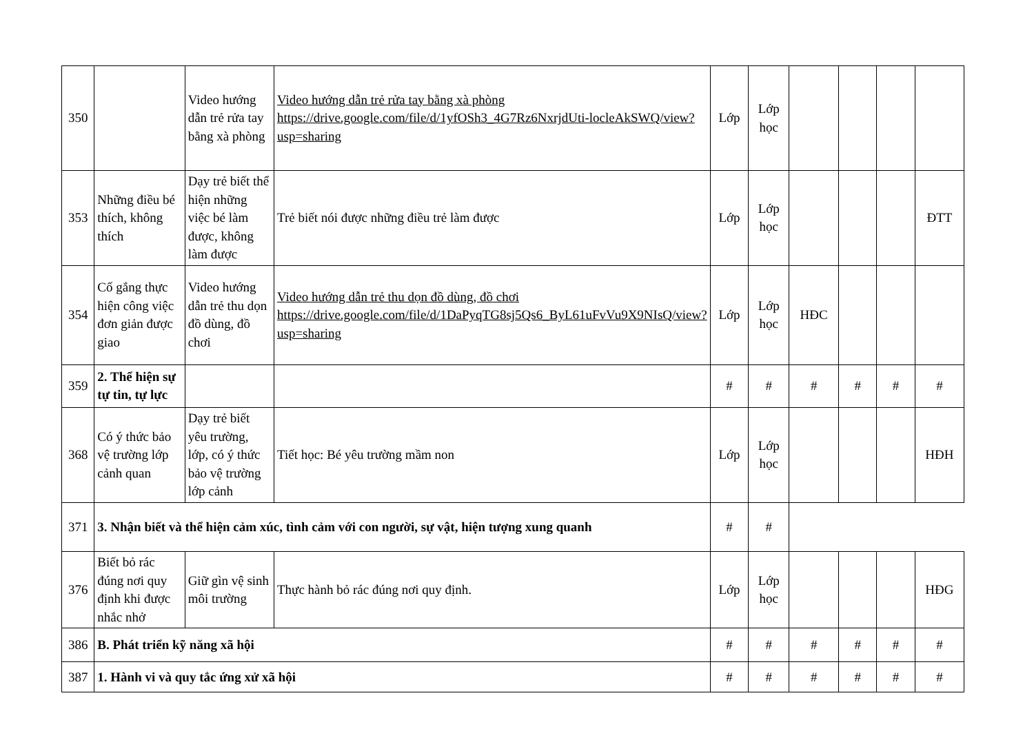| 350 | | Video hướng dẫn trẻ rửa tay bằng xà phòng | Video hướng dẫn trẻ rửa tay bằng xà phòng https://drive.google.com/file/d/1yfOSh3_4G7Rz6NxrjdUti-locleAkSWQ/view?usp=sharing | Lớp | Lớp học | | | | |
| 353 | Những điều bé thích, không thích | Dạy trẻ biết thể hiện những việc bé làm được, không làm được | Trẻ biết nói được những điều trẻ làm được | Lớp | Lớp học | | | | ĐTT |
| 354 | Cố gắng thực hiện công việc đơn giản được giao | Video hướng dẫn trẻ thu dọn đồ dùng, đồ chơi | Video hướng dẫn trẻ thu dọn đồ dùng, đồ chơi https://drive.google.com/file/d/1DaPyqTG8sj5Qs6_ByL61uFvVu9X9NIsQ/view?usp=sharing | Lớp | Lớp học | HĐC | | | |
| 359 | 2. Thể hiện sự tự tin, tự lực | | | # | # | # | # | # | # |
| 368 | Có ý thức bảo vệ trường lớp cảnh quan | Dạy trẻ biết yêu trường, lớp, có ý thức bảo vệ trường lớp cảnh | Tiết học: Bé yêu trường mầm non | Lớp | Lớp học | | | | HĐH |
| 371 | 3. Nhận biết và thể hiện cảm xúc, tình cảm với con người, sự vật, hiện tượng xung quanh | | | # | # | | | | |
| 376 | Biết bỏ rác đúng nơi quy định khi được nhắc nhở | Giữ gìn vệ sinh môi trường | Thực hành bỏ rác đúng nơi quy định. | Lớp | Lớp học | | | | HĐG |
| 386 | B. Phát triển kỹ năng xã hội | | | # | # | # | # | # | # |
| 387 | 1. Hành vi và quy tắc ứng xử xã hội | | | # | # | # | # | # | # |